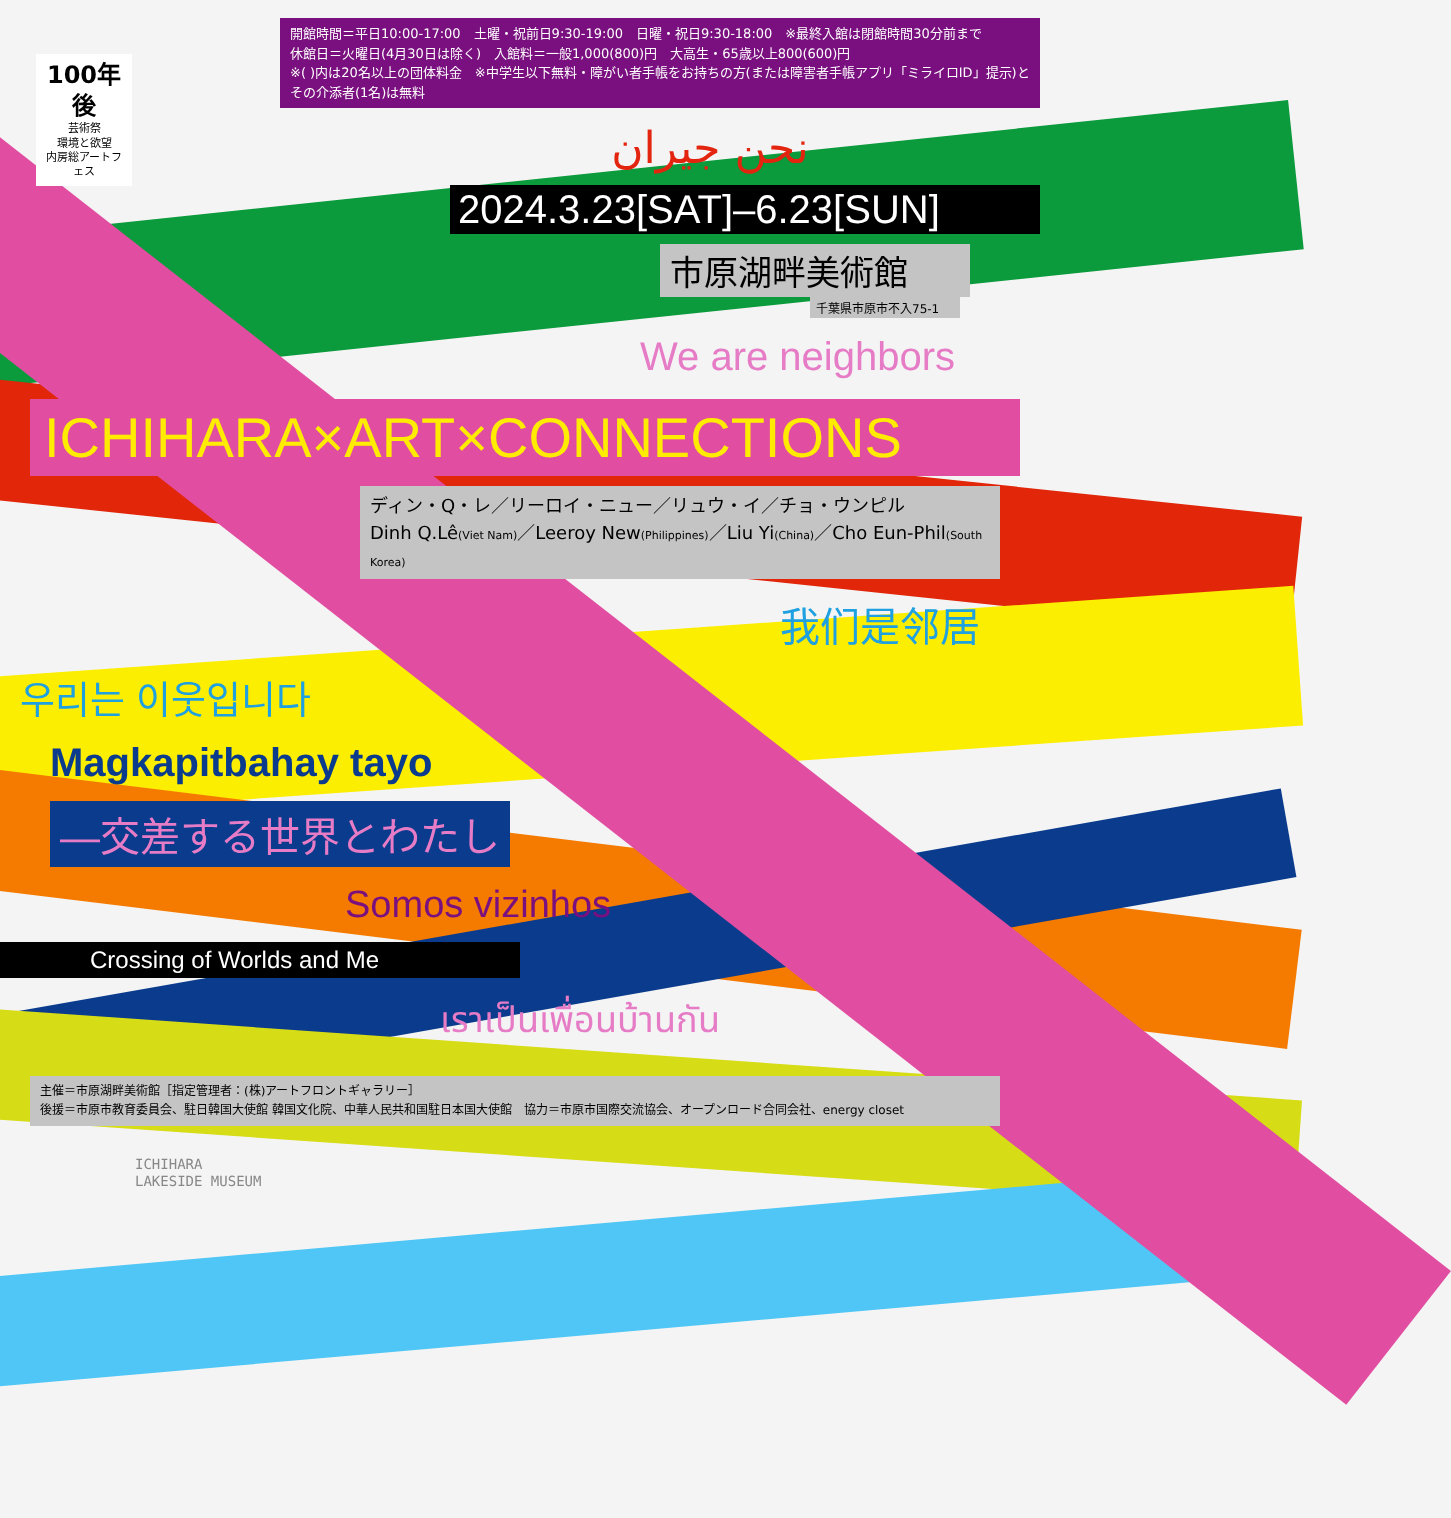100年後
芸術祭
環境と欲望
内房総アートフェス
開館時間＝平日10:00-17:00　土曜・祝前日9:30-19:00　日曜・祝日9:30-18:00　※最終入館は閉館時間30分前まで
休館日＝火曜日(4月30日は除く)　入館料＝一般1,000(800)円　大高生・65歳以上800(600)円
※( )内は20名以上の団体料金　※中学生以下無料・障がい者手帳をお持ちの方(または障害者手帳アプリ「ミライロID」提示)とその介添者(1名)は無料
نحن جيران
2024.3.23[SAT]–6.23[SUN]
市原湖畔美術館
千葉県市原市不入75-1
We are neighbors
ICHIHARA×ART×CONNECTIONS
ディン・Q・レ／リーロイ・ニュー／リュウ・イ／チョ・ウンピル
Dinh Q.Lê(Viet Nam)／Leeroy New(Philippines)／Liu Yi(China)／Cho Eun-Phil(South Korea)
我们是邻居
우리는 이웃입니다
Magkapitbahay tayo
―交差する世界とわたし
Somos vizinhos
Crossing of Worlds and Me
เราเป็นเพื่อนบ้านกัน
主催＝市原湖畔美術館［指定管理者：(株)アートフロントギャラリー］
後援＝市原市教育委員会、駐日韓国大使館 韓国文化院、中華人民共和国駐日本国大使館　協力＝市原市国際交流協会、オープンロード合同会社、energy closet
ICHIHARA
LAKESIDE MUSEUM